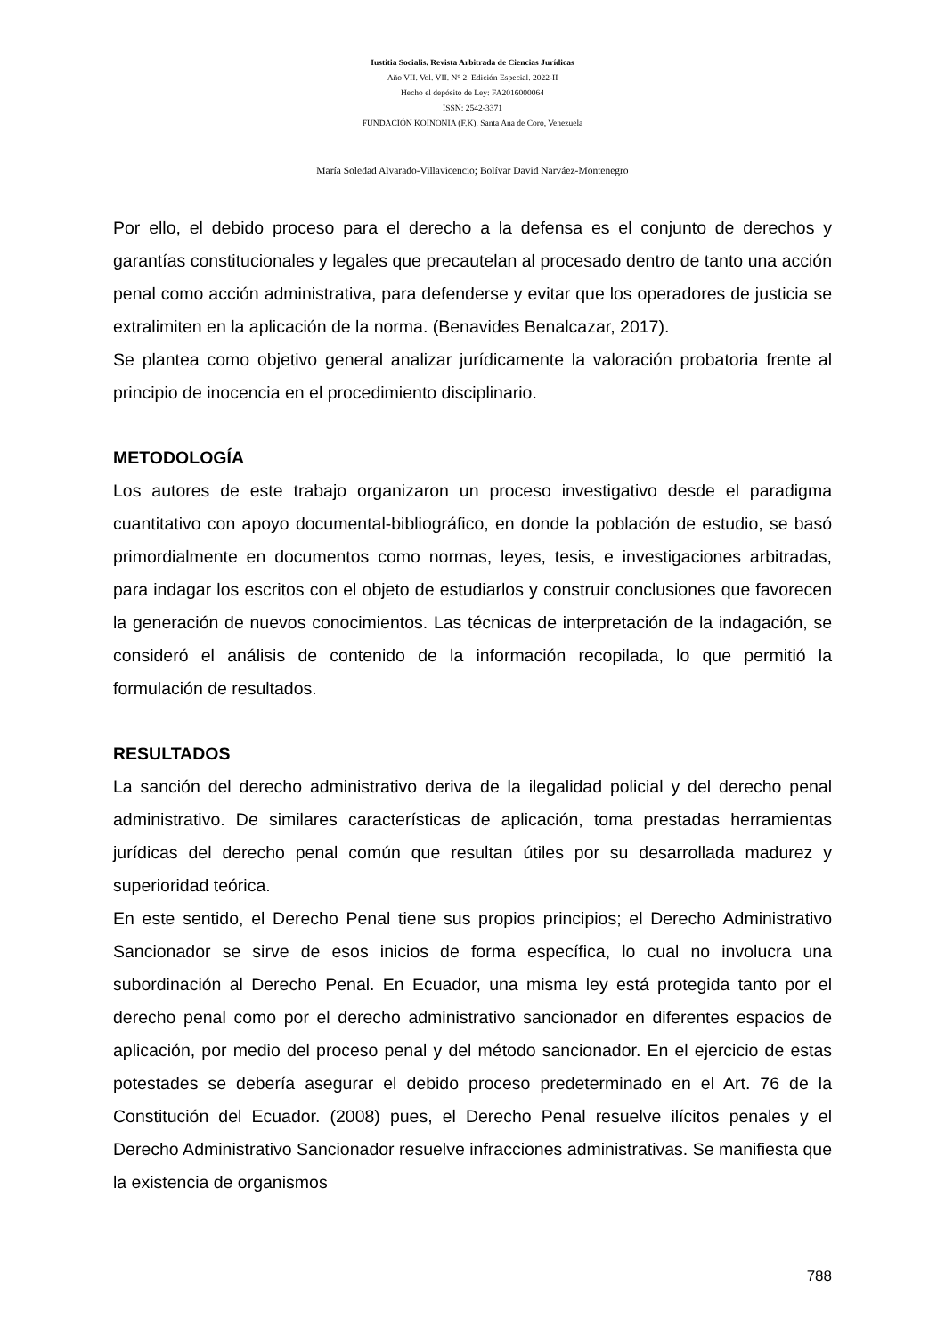Iustitia Socialis. Revista Arbitrada de Ciencias Jurídicas
Año VII. Vol. VII. N° 2. Edición Especial. 2022-II
Hecho el depósito de Ley: FA2016000064
ISSN: 2542-3371
FUNDACIÓN KOINONIA (F.K). Santa Ana de Coro, Venezuela
María Soledad Alvarado-Villavicencio; Bolívar David Narváez-Montenegro
Por ello, el debido proceso para el derecho a la defensa es el conjunto de derechos y garantías constitucionales y legales que precautelan al procesado dentro de tanto una acción penal como acción administrativa, para defenderse y evitar que los operadores de justicia se extralimiten en la aplicación de la norma. (Benavides Benalcazar, 2017).
Se plantea como objetivo general analizar jurídicamente la valoración probatoria frente al principio de inocencia en el procedimiento disciplinario.
METODOLOGÍA
Los autores de este trabajo organizaron un proceso investigativo desde el paradigma cuantitativo con apoyo documental-bibliográfico, en donde la población de estudio, se basó primordialmente en documentos como normas, leyes, tesis, e investigaciones arbitradas, para indagar los escritos con el objeto de estudiarlos y construir conclusiones que favorecen la generación de nuevos conocimientos. Las técnicas de interpretación de la indagación, se consideró el análisis de contenido de la información recopilada, lo que permitió la formulación de resultados.
RESULTADOS
La sanción del derecho administrativo deriva de la ilegalidad policial y del derecho penal administrativo. De similares características de aplicación, toma prestadas herramientas jurídicas del derecho penal común que resultan útiles por su desarrollada madurez y superioridad teórica.
En este sentido, el Derecho Penal tiene sus propios principios; el Derecho Administrativo Sancionador se sirve de esos inicios de forma específica, lo cual no involucra una subordinación al Derecho Penal. En Ecuador, una misma ley está protegida tanto por el derecho penal como por el derecho administrativo sancionador en diferentes espacios de aplicación, por medio del proceso penal y del método sancionador. En el ejercicio de estas potestades se debería asegurar el debido proceso predeterminado en el Art. 76 de la Constitución del Ecuador. (2008) pues, el Derecho Penal resuelve ilícitos penales y el Derecho Administrativo Sancionador resuelve infracciones administrativas. Se manifiesta que la existencia de organismos
788